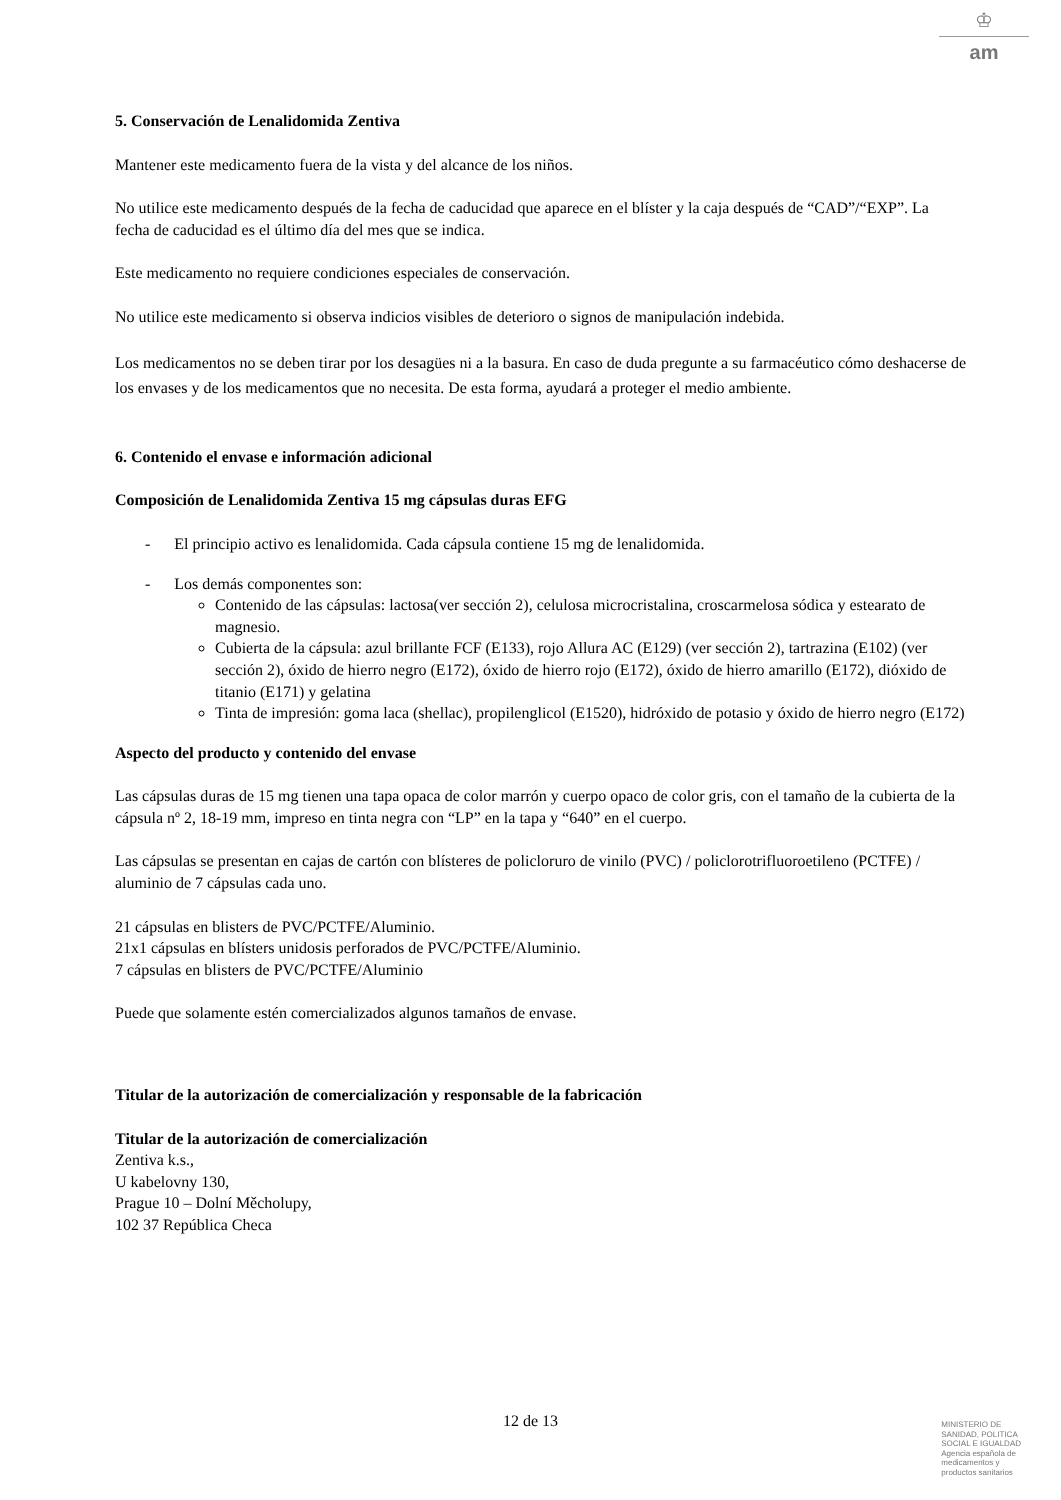♔
am
5. Conservación de Lenalidomida Zentiva
Mantener este medicamento fuera de la vista y del alcance de los niños.
No utilice este medicamento después de la fecha de caducidad que aparece en el blíster y la caja después de “CAD”/“EXP”. La fecha de caducidad es el último día del mes que se indica.
Este medicamento no requiere condiciones especiales de conservación.
No utilice este medicamento si observa indicios visibles de deterioro o signos de manipulación indebida.
Los medicamentos no se deben tirar por los desagües ni a la basura. En caso de duda pregunte a su farmacéutico cómo deshacerse de los envases y de los medicamentos que no necesita. De esta forma, ayudará a proteger el medio ambiente.
6. Contenido el envase e información adicional
Composición de Lenalidomida Zentiva 15 mg cápsulas duras EFG
- El principio activo es lenalidomida. Cada cápsula contiene 15 mg de lenalidomida.
- Los demás componentes son:
Contenido de las cápsulas: lactosa(ver sección 2), celulosa microcristalina, croscarmelosa sódica y estearato de magnesio.
Cubierta de la cápsula: azul brillante FCF (E133), rojo Allura AC (E129) (ver sección 2), tartrazina (E102) (ver sección 2), óxido de hierro negro (E172), óxido de hierro rojo (E172), óxido de hierro amarillo (E172), dióxido de titanio (E171) y gelatina
Tinta de impresión: goma laca (shellac), propilenglicol (E1520), hidróxido de potasio y óxido de hierro negro (E172)
Aspecto del producto y contenido del envase
Las cápsulas duras de 15 mg tienen una tapa opaca de color marrón y cuerpo opaco de color gris, con el tamaño de la cubierta de la cápsula nº 2, 18-19 mm, impreso en tinta negra con “LP” en la tapa y “640” en el cuerpo.
Las cápsulas se presentan en cajas de cartón con blísteres de policloruro de vinilo (PVC) / policlorotrifluoroetileno (PCTFE) / aluminio de 7 cápsulas cada uno.
21 cápsulas en blisters de PVC/PCTFE/Aluminio.
21x1 cápsulas en blísters unidosis perforados de PVC/PCTFE/Aluminio.
7 cápsulas en blisters de PVC/PCTFE/Aluminio
Puede que solamente estén comercializados algunos tamaños de envase.
Titular de la autorización de comercialización y responsable de la fabricación
Titular de la autorización de comercialización
Zentiva k.s.,
U kabelovny 130,
Prague 10 – Dolní Měcholupy,
102 37 República Checa
12 de 13
MINISTERIO DE
SANIDAD, POLITICA
SOCIAL E IGUALDAD
Agencia española de
medicamentos y
productos sanitarios